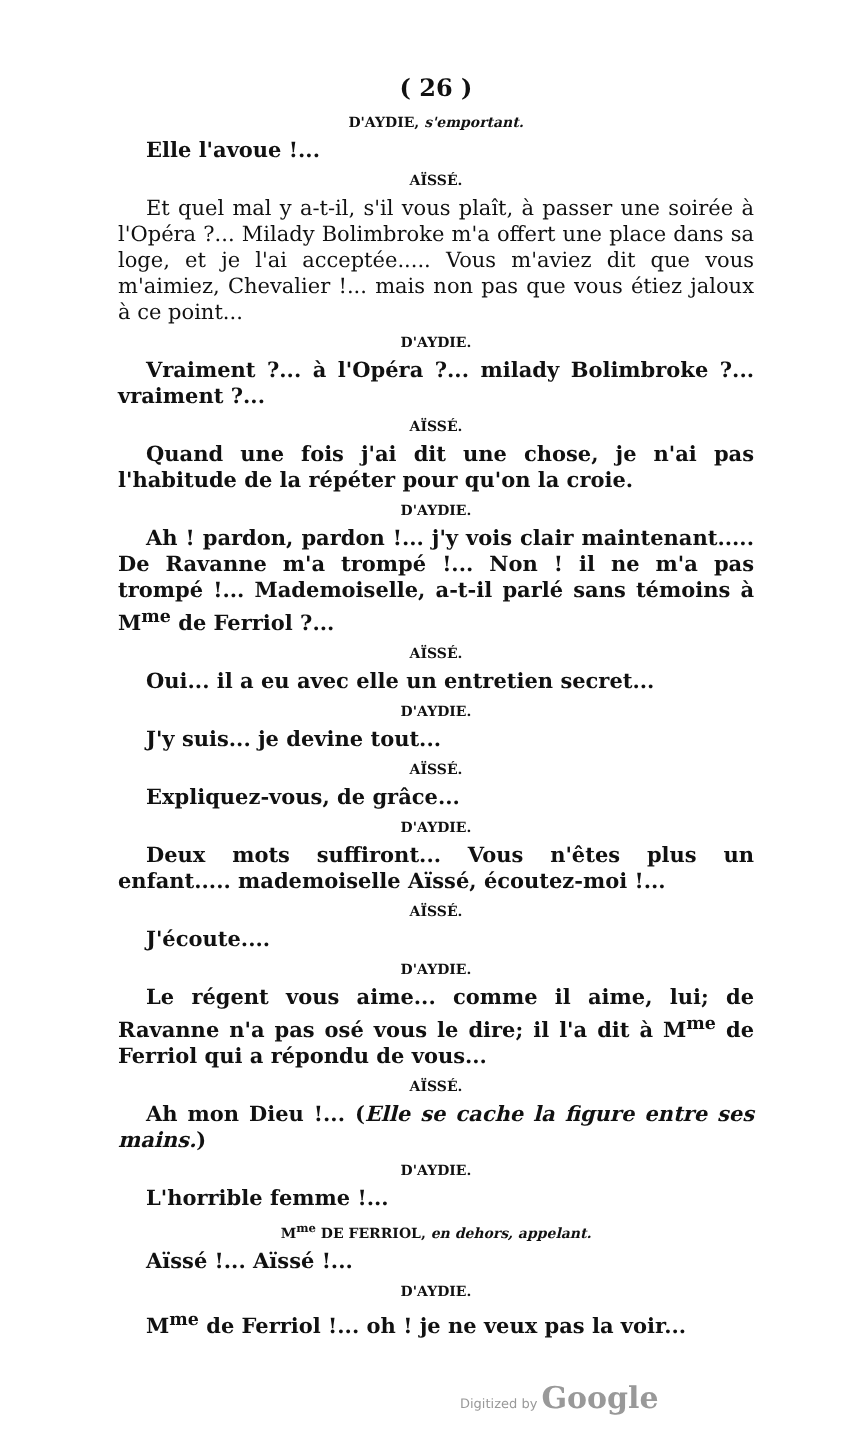( 26 )
D'AYDIE, s'emportant.
Elle l'avoue !...
AÏSSÉ.
Et quel mal y a-t-il, s'il vous plaît, à passer une soirée à l'Opéra ?... Milady Bolimbroke m'a offert une place dans sa loge, et je l'ai acceptée..... Vous m'aviez dit que vous m'aimiez, Chevalier !... mais non pas que vous étiez jaloux à ce point...
D'AYDIE.
Vraiment ?... à l'Opéra ?... milady Bolimbroke ?... vraiment ?...
AÏSSÉ.
Quand une fois j'ai dit une chose, je n'ai pas l'habitude de la répéter pour qu'on la croie.
D'AYDIE.
Ah ! pardon, pardon !... j'y vois clair maintenant..... De Ravanne m'a trompé !... Non ! il ne m'a pas trompé !... Mademoiselle, a-t-il parlé sans témoins à M<sup>me</sup> de Ferriol ?...
AÏSSÉ.
Oui... il a eu avec elle un entretien secret...
D'AYDIE.
J'y suis... je devine tout...
AÏSSÉ.
Expliquez-vous, de grâce...
D'AYDIE.
Deux mots suffiront... Vous n'êtes plus un enfant..... mademoiselle Aïssé, écoutez-moi !...
AÏSSÉ.
J'écoute....
D'AYDIE.
Le régent vous aime... comme il aime, lui; de Ravanne n'a pas osé vous le dire; il l'a dit à M<sup>me</sup> de Ferriol qui a répondu de vous...
AÏSSÉ.
Ah mon Dieu !... (Elle se cache la figure entre ses mains.)
D'AYDIE.
L'horrible femme !...
M<sup>me</sup> DE FERRIOL, en dehors, appelant.
Aïssé !... Aïssé !...
D'AYDIE.
M<sup>me</sup> de Ferriol !... oh ! je ne veux pas la voir...
Digitized by Google